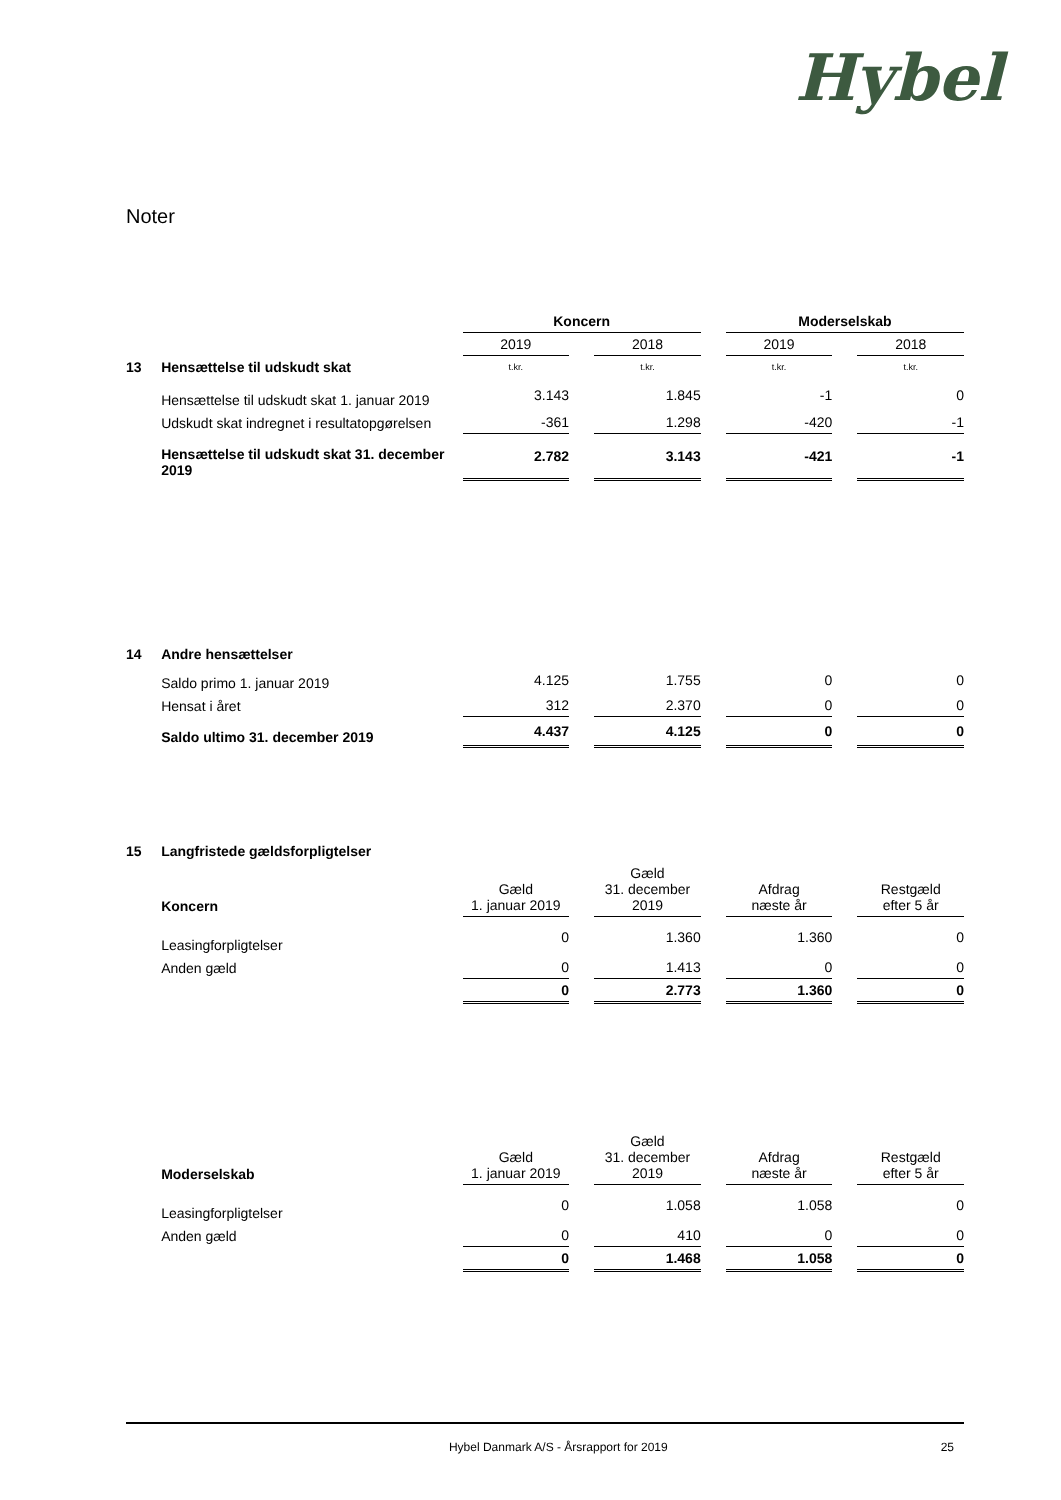Hybel
Noter
| | | Koncern | | | | Moderselskab | | |
| | | 2019 | | 2018 | | 2019 | | 2018 |
| 13 | Hensættelse til udskudt skat | t.kr. | | t.kr. | | t.kr. | | t.kr. |
| | Hensættelse til udskudt skat 1. januar 2019 | 3.143 | | 1.845 | | -1 | | 0 |
| | Udskudt skat indregnet i resultatopgørelsen | -361 | | 1.298 | | -420 | | -1 |
| | Hensættelse til udskudt skat 31. december 2019 | 2.782 | | 3.143 | | -421 | | -1 |
| 14 | Andre hensættelser | | | | | | | |
| | Saldo primo 1. januar 2019 | 4.125 | | 1.755 | | 0 | | 0 |
| | Hensat i året | 312 | | 2.370 | | 0 | | 0 |
| | Saldo ultimo 31. december 2019 | 4.437 | | 4.125 | | 0 | | 0 |
| 15 | Langfristede gældsforpligtelser | | | | | | | |
| | Koncern | Gæld 1. januar 2019 | | Gæld 31. december 2019 | | Afdrag næste år | | Restgæld efter 5 år |
| | Leasingforpligtelser | 0 | | 1.360 | | 1.360 | | 0 |
| | Anden gæld | 0 | | 1.413 | | 0 | | 0 |
| | | 0 | | 2.773 | | 1.360 | | 0 |
| | Moderselskab | Gæld 1. januar 2019 | | Gæld 31. december 2019 | | Afdrag næste år | | Restgæld efter 5 år |
| | Leasingforpligtelser | 0 | | 1.058 | | 1.058 | | 0 |
| | Anden gæld | 0 | | 410 | | 0 | | 0 |
| | | 0 | | 1.468 | | 1.058 | | 0 |
Hybel Danmark A/S - Årsrapport for 2019 25